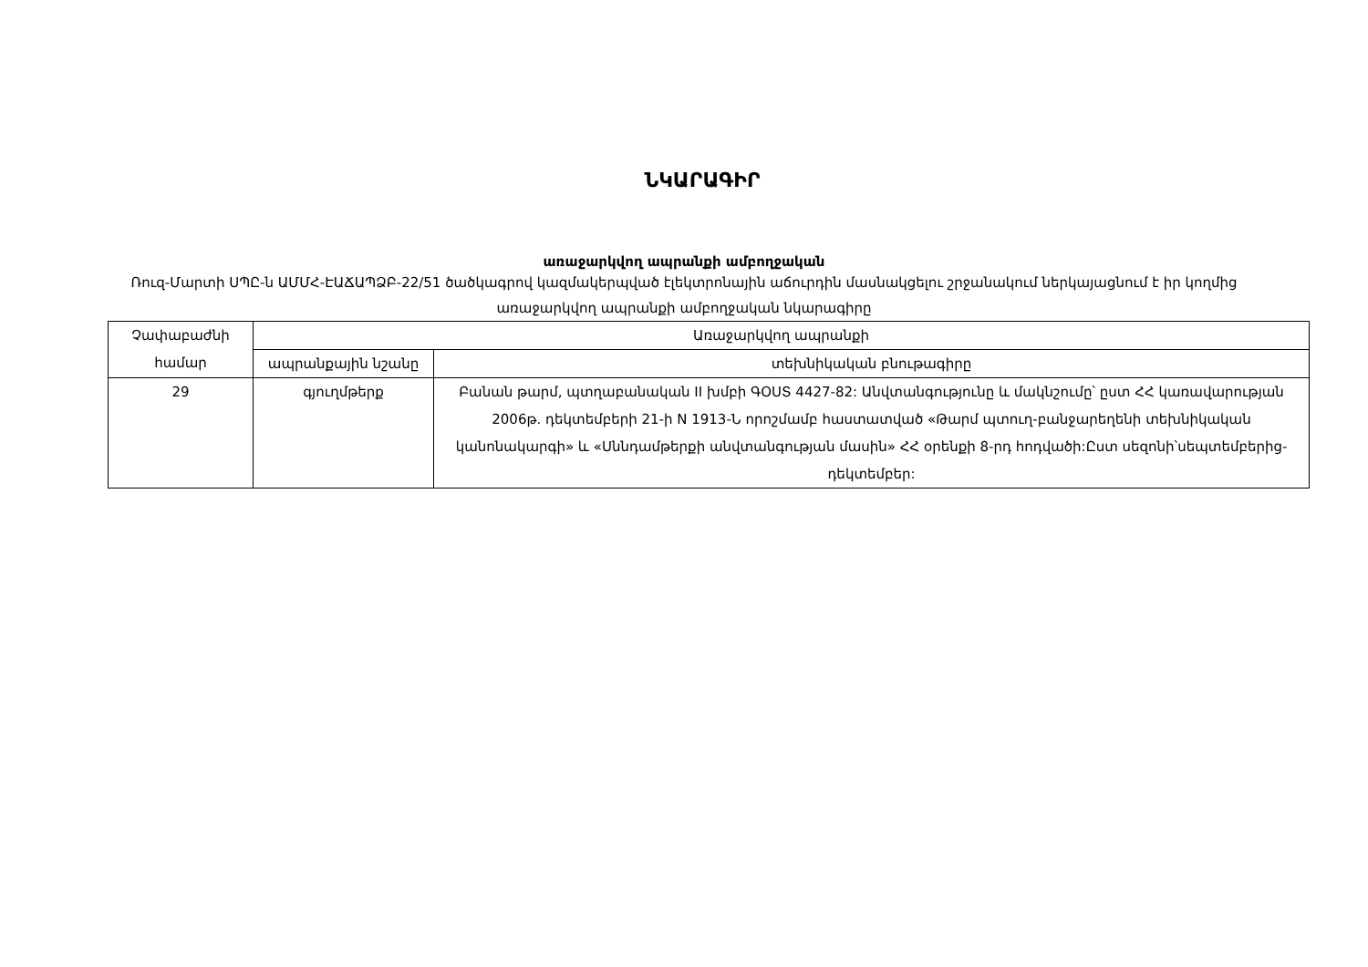ՆԿԱՐԱԳԻՐ
առաջարկվող ապրանքի ամբողջական
Ռուզ-Մարտի ՍՊԸ-ն ԱՄՄՀ-ԷԱՃԱՊՁԲ-22/51 ծածկագրով կազմակերպված էլեկտրոնային աճուրդին մասնակցելու շրջանակում ներկայացնում է իր կողմից առաջարկվող ապրանքի ամբողջական նկարագիրը
| Չափաբաժնի համար | Առաջարկվող ապրանքի | |
| --- | --- | --- |
| | ապրանքային նշանը | տեխնիկական բնութագիրը |
| 29 | գյուղմթերք | Բանան թարմ, պտղաբանական II խմբի ԳՕՍՏ 4427-82: Անվտանգությունը և մակնշումը՝ ըստ ՀՀ կառավարության 2006թ. դեկտեմբերի 21-ի N 1913-Ն որոշմամբ հաստատված «Թարմ պտուղ-բանջարեղենի տեխնիկական կանոնակարգի» և «Սննդամթերքի անվտանգության մասին» ՀՀ օրենքի 8-րդ հոդվածի:Ըստ սեզոնի՝սեպտեմբերից-դեկտեմբեր: |